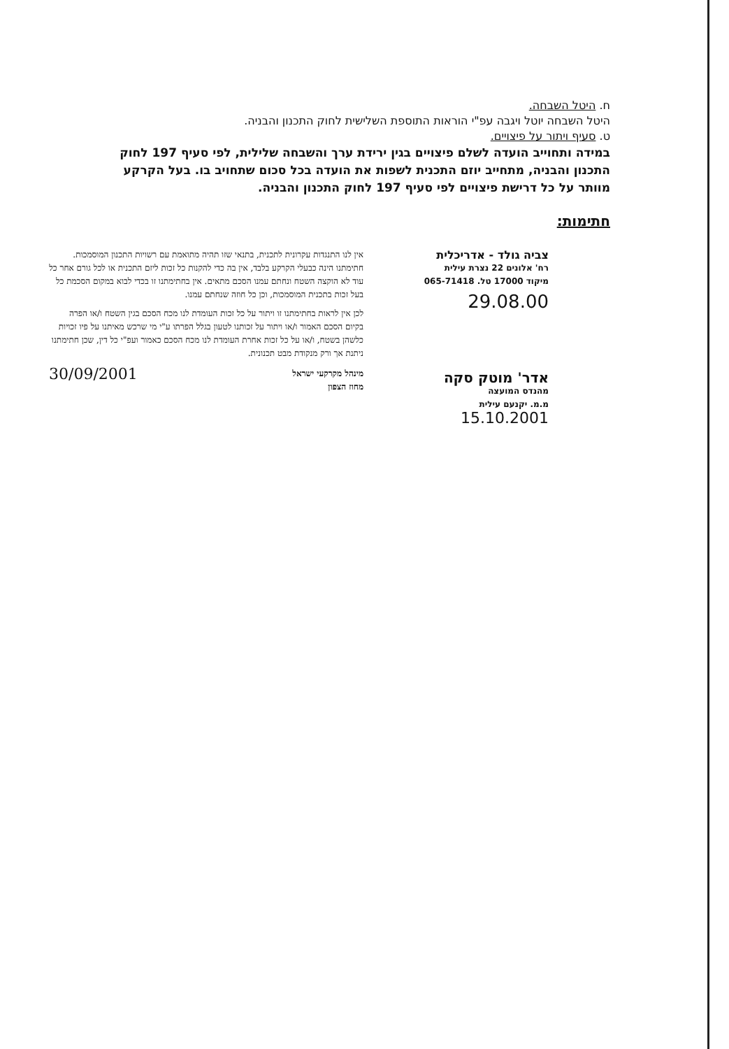ח. היטל השבחה.
היטל השבחה יוטל ויגבה עפ"י הוראות התוספת השלישית לחוק התכנון והבניה.
ט. סעיף ויתור על פיצויים.
במידה ותחוייב הועדה לשלם פיצויים בגין ירידת ערך והשבחה שלילית, לפי סעיף 197 לחוק התכנון והבניה, מתחייב יוזם התכנית לשפות את הועדה בכל סכום שתחויב בו. בעל הקרקע מוותר על כל דרישת פיצויים לפי סעיף 197 לחוק התכנון והבניה.
חתימות:
צביה גולד - אדריכלית
רח' אלונים 22 נצרת עילית
מיקוד 17000 טל. 065-71418
29.08.00
אדר' מוטק סקה
מהנדס המועצה
מ.מ. יקנעם עילית
15.10.2001
אין לנו התנגדות עקרונית לתכנית, בתנאי שזו תהיה מתואמת עם רשויות התכנון המוסמכות.
חתימתנו הינה כבעלי הקרקע בלבד, אין בה כדי להקנות כל זכות ליזם התכנית או לכל גורם אחר כל עוד לא הוקצה השטח ונחתם עמנו הסכם מתאים. אין בחתימתנו זו בכדי לבוא במקום הסכמת כל בעל זכות בתכנית המוסמכות, וכן כל חוזה שנחתם עמנו.
לכן אין לראות בחתימתנו זו ויתור על כל זכות העומדת לנו מכח הסכם בגין השטח ו/או הפרה בקיום הסכם האמור ו/או ויתור על זכותנו לטעון בגלל הפרתו ע"י מי שרכש מאיתנו על פיו זכויות כלשהן בשטח, ו/או על כל זכות אחרת העומדת לנו מכח הסכם כאמור ועפ"י כל דין, שכן חתימתנו ניתנת אך ורק מנקודת מבט תכנונית.
מינהל מקרקעי ישראל
מחוז הצפון
30/09/2001